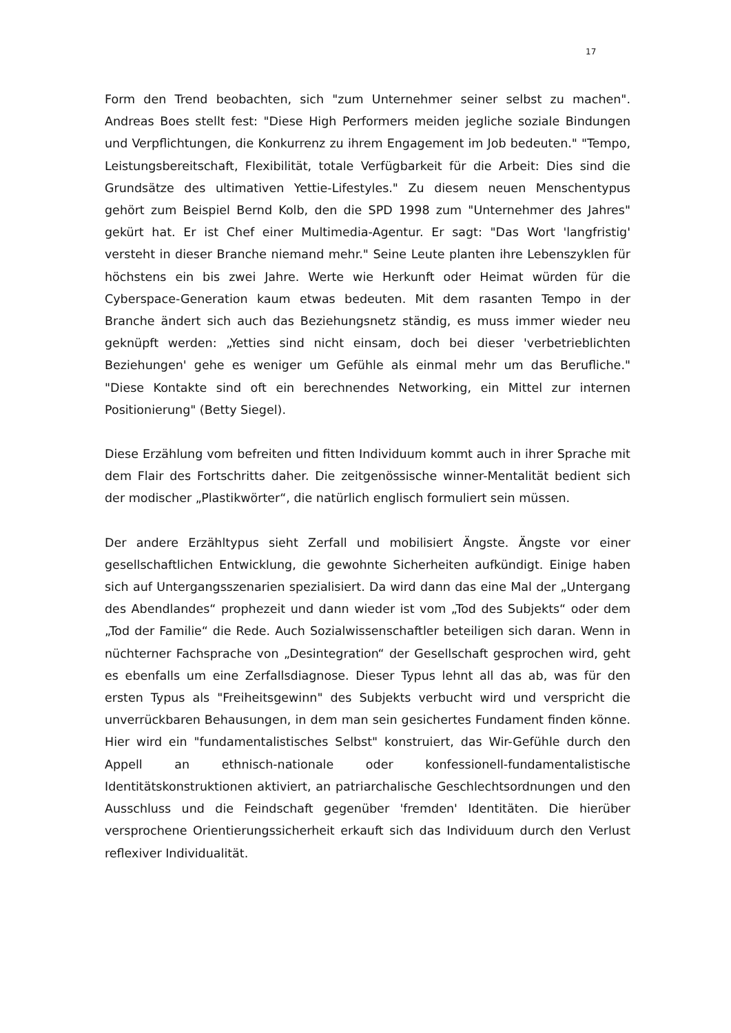17
Form den Trend beobachten, sich "zum Unternehmer seiner selbst zu machen". Andreas Boes stellt fest: "Diese High Performers meiden jegliche soziale Bindungen und Verpflichtungen, die Konkurrenz zu ihrem Engagement im Job bedeuten." "Tempo, Leistungsbereitschaft, Flexibilität, totale Verfügbarkeit für die Arbeit: Dies sind die Grundsätze des ultimativen Yettie-Lifestyles." Zu diesem neuen Menschentypus gehört zum Beispiel Bernd Kolb, den die SPD 1998 zum "Unternehmer des Jahres" gekürt hat. Er ist Chef einer Multimedia-Agentur. Er sagt: "Das Wort 'langfristig' versteht in dieser Branche niemand mehr." Seine Leute planten ihre Lebenszyklen für höchstens ein bis zwei Jahre. Werte wie Herkunft oder Heimat würden für die Cyberspace-Generation kaum etwas bedeuten. Mit dem rasanten Tempo in der Branche ändert sich auch das Beziehungsnetz ständig, es muss immer wieder neu geknüpft werden: „Yetties sind nicht einsam, doch bei dieser 'verbetrieblichten Beziehungen' gehe es weniger um Gefühle als einmal mehr um das Berufliche." "Diese Kontakte sind oft ein berechnendes Networking, ein Mittel zur internen Positionierung" (Betty Siegel).
Diese Erzählung vom befreiten und fitten Individuum kommt auch in ihrer Sprache mit dem Flair des Fortschritts daher. Die zeitgenössische winner-Mentalität bedient sich der modischer „Plastikwörter“, die natürlich englisch formuliert sein müssen.
Der andere Erzähltypus sieht Zerfall und mobilisiert Ängste. Ängste vor einer gesellschaftlichen Entwicklung, die gewohnte Sicherheiten aufkündigt. Einige haben sich auf Untergangsszenarien spezialisiert. Da wird dann das eine Mal der „Untergang des Abendlandes“ prophezeit und dann wieder ist vom „Tod des Subjekts“ oder dem „Tod der Familie“ die Rede. Auch Sozialwissenschaftler beteiligen sich daran. Wenn in nüchterner Fachsprache von „Desintegration“ der Gesellschaft gesprochen wird, geht es ebenfalls um eine Zerfallsdiagnose. Dieser Typus lehnt all das ab, was für den ersten Typus als "Freiheitsgewinn" des Subjekts verbucht wird und verspricht die unverrückbaren Behausungen, in dem man sein gesichertes Fundament finden könne. Hier wird ein "fundamentalistisches Selbst" konstruiert, das Wir-Gefühle durch den Appell an ethnisch-nationale oder konfessionell-fundamentalistische Identitätskonstruktionen aktiviert, an patriarchalische Geschlechtsordnungen und den Ausschluss und die Feindschaft gegenüber 'fremden' Identitäten. Die hierüber versprochene Orientierungssicherheit erkauft sich das Individuum durch den Verlust reflexiver Individualität.